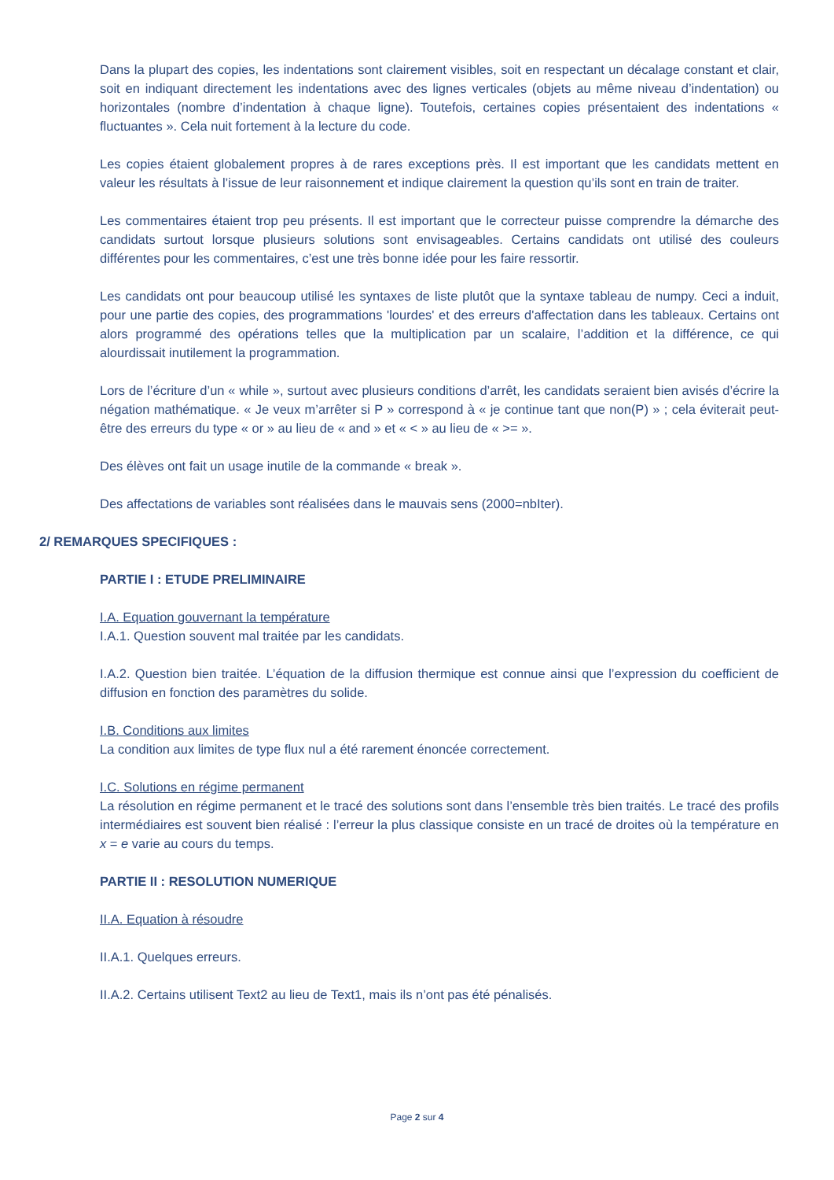Dans la plupart des copies, les indentations sont clairement visibles, soit en respectant un décalage constant et clair, soit en indiquant directement les indentations avec des lignes verticales (objets au même niveau d’indentation) ou horizontales (nombre d’indentation à chaque ligne). Toutefois, certaines copies présentaient des indentations « fluctuantes ». Cela nuit fortement à la lecture du code.
Les copies étaient globalement propres à de rares exceptions près. Il est important que les candidats mettent en valeur les résultats à l’issue de leur raisonnement et indique clairement la question qu’ils sont en train de traiter.
Les commentaires étaient trop peu présents. Il est important que le correcteur puisse comprendre la démarche des candidats surtout lorsque plusieurs solutions sont envisageables. Certains candidats ont utilisé des couleurs différentes pour les commentaires, c’est une très bonne idée pour les faire ressortir.
Les candidats ont pour beaucoup utilisé les syntaxes de liste plutôt que la syntaxe tableau de numpy. Ceci a induit, pour une partie des copies, des programmations 'lourdes' et des erreurs d'affectation dans les tableaux. Certains ont alors programmé des opérations telles que la multiplication par un scalaire, l’addition et la différence, ce qui alourdissait inutilement la programmation.
Lors de l’écriture d’un « while », surtout avec plusieurs conditions d’arrêt, les candidats seraient bien avisés d’écrire la négation mathématique. « Je veux m’arrêter si P » correspond à « je continue tant que non(P) » ; cela éviterait peut-être des erreurs du type « or » au lieu de « and » et « < » au lieu de « >= ».
Des élèves ont fait un usage inutile de la commande « break ».
Des affectations de variables sont réalisées dans le mauvais sens (2000=nbIter).
2/ REMARQUES SPECIFIQUES :
PARTIE I : ETUDE PRELIMINAIRE
I.A. Equation gouvernant la température
I.A.1. Question souvent mal traitée par les candidats.
I.A.2. Question bien traitée. L’équation de la diffusion thermique est connue ainsi que l’expression du coefficient de diffusion en fonction des paramètres du solide.
I.B. Conditions aux limites
La condition aux limites de type flux nul a été rarement énoncée correctement.
I.C. Solutions en régime permanent
La résolution en régime permanent et le tracé des solutions sont dans l’ensemble très bien traités. Le tracé des profils intermédiaires est souvent bien réalisé : l’erreur la plus classique consiste en un tracé de droites où la température en x = e varie au cours du temps.
PARTIE II : RESOLUTION NUMERIQUE
II.A. Equation à résoudre
II.A.1. Quelques erreurs.
II.A.2. Certains utilisent Text2 au lieu de Text1, mais ils n’ont pas été pénalisés.
Page 2 sur 4